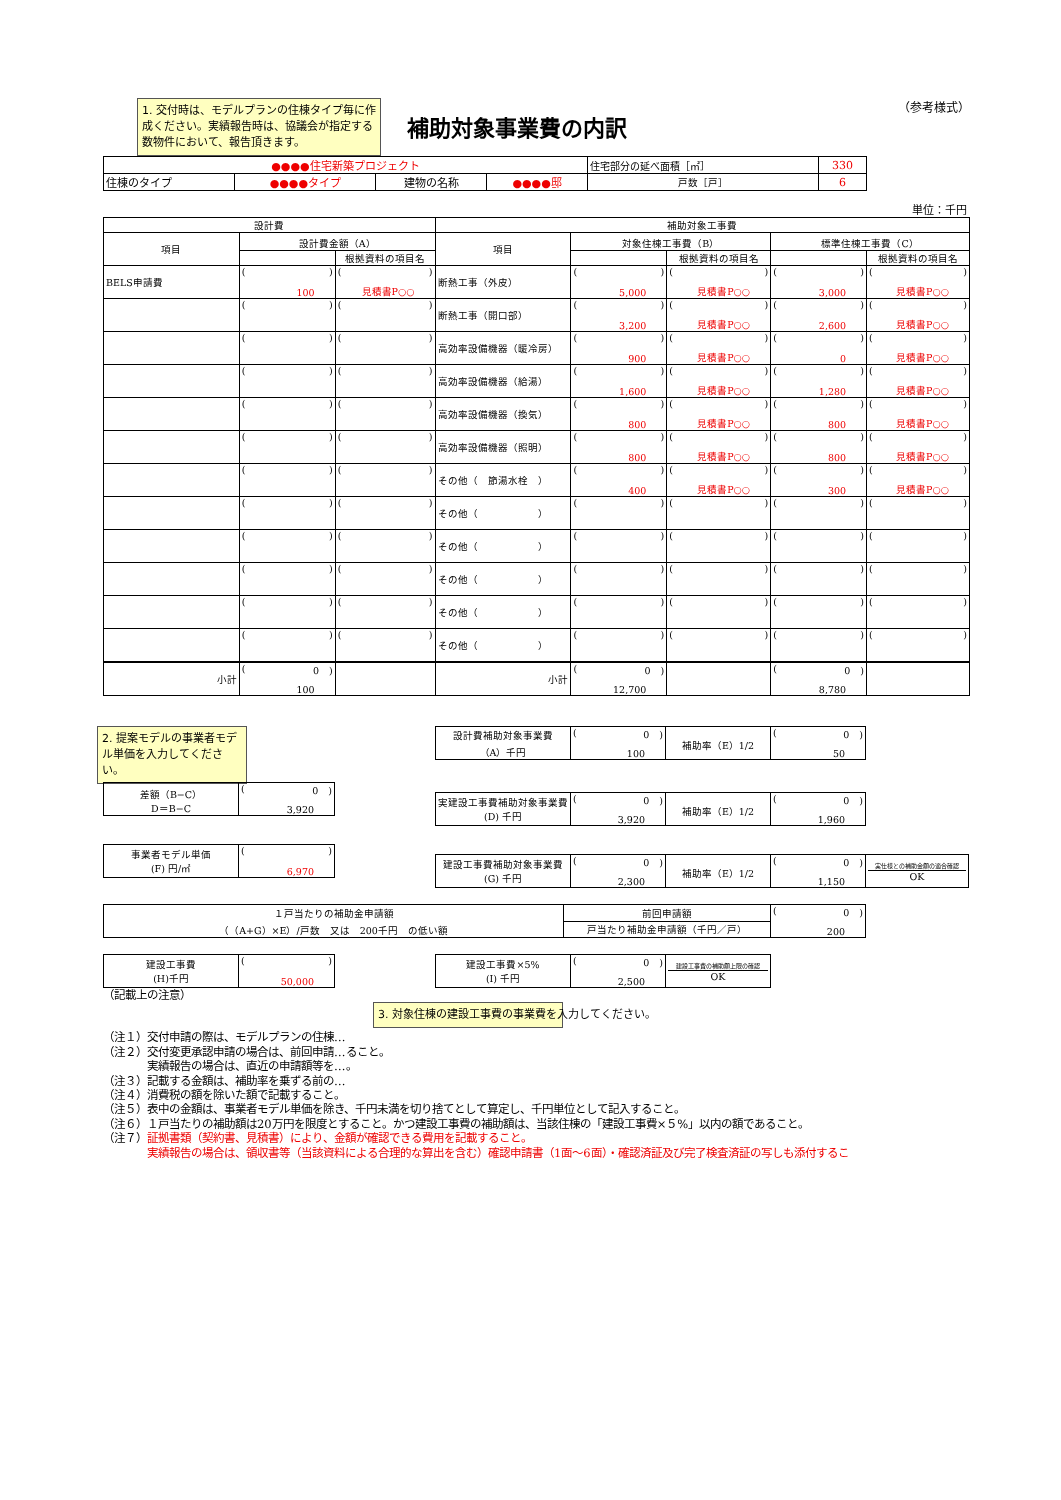1. 交付時は、モデルプランの住棟タイプ毎に作成ください。実績報告時は、協議会が指定する数物件において、報告頂きます。
補助対象事業費の内訳
（参考様式）
| ●●●●住宅新築プロジェクト | | | | 住宅部分の延べ面積［㎡］ | 330 |
| 住棟のタイプ | ●●●●タイプ | 建物の名称 | ●●●●邸 | 戸数［戸］ | 6 |
単位：千円
| 設計費 | | | 補助対象工事費 | | | | |
| --- | --- | --- | --- | --- | --- | --- | --- |
| 項目 | 設計費金額（A） | | 項目 | 対象住棟工事費（B） | | 標準住棟工事費（C） | |
| | | 根拠資料の項目名 | | | 根拠資料の項目名 | | 根拠資料の項目名 |
| BELS申請費 | ( ) 100 | ( ) 見積書P○○ | 断熱工事（外皮） | ( ) 5,000 | ( ) 見積書P○○ | ( ) 3,000 | ( ) 見積書P○○ |
| | ( ) | ( ) | 断熱工事（開口部） | ( ) 3,200 | ( ) 見積書P○○ | ( ) 2,600 | ( ) 見積書P○○ |
| | ( ) | ( ) | 高効率設備機器（暖冷房） | ( ) 900 | ( ) 見積書P○○ | ( ) 0 | ( ) 見積書P○○ |
| | ( ) | ( ) | 高効率設備機器（給湯） | ( ) 1,600 | ( ) 見積書P○○ | ( ) 1,280 | ( ) 見積書P○○ |
| | ( ) | ( ) | 高効率設備機器（換気） | ( ) 800 | ( ) 見積書P○○ | ( ) 800 | ( ) 見積書P○○ |
| | ( ) | ( ) | 高効率設備機器（照明） | ( ) 800 | ( ) 見積書P○○ | ( ) 800 | ( ) 見積書P○○ |
| | ( ) | ( ) | その他（ 節湯水栓 ） | ( ) 400 | ( ) 見積書P○○ | ( ) 300 | ( ) 見積書P○○ |
| | ( ) | ( ) | その他（ ） | ( ) | ( ) | ( ) | ( ) |
| | ( ) | ( ) | その他（ ） | ( ) | ( ) | ( ) | ( ) |
| | ( ) | ( ) | その他（ ） | ( ) | ( ) | ( ) | ( ) |
| | ( ) | ( ) | その他（ ） | ( ) | ( ) | ( ) | ( ) |
| | ( ) | ( ) | その他（ ） | ( ) | ( ) | ( ) | ( ) |
| 小計 | ( 0 ) 100 | | 小計 | ( 0 ) 12,700 | | ( 0 ) 8,780 | |
2. 提案モデルの事業者モデル単価を入力してください。
| 差額（B−C） D＝B−C | ( 0 ) 3,920 |
| 事業者モデル単価 (F) 円/㎡ | ( ) 6,970 |
| 設計費補助対象事業費 （A）千円 | ( 0 ) 100 | 補助率（E）1/2 | ( 0 ) 50 |
| 実建設工事費補助対象事業費 (D) 千円 | ( 0 ) 3,920 | 補助率（E）1/2 | ( 0 ) 1,960 |
| 建設工事費補助対象事業費 (G) 千円 | ( 0 ) 2,300 | 補助率（E）1/2 | ( 0 ) 1,150 | 実仕様との補助金額の適合確認 OK |
| １戸当たりの補助金申請額 （（A+G）×E）/戸数 又は 200千円 の低い額 | 前回申請額 | ( 0 ) 200 |
| | 戸当たり補助金申請額（千円／戸） | |
| 建設工事費 (H)千円 | ( ) 50,000 |
| 建設工事費×5% (I) 千円 | ( 0 ) 2,500 | 建設工事費の補助額上限の確認 OK |
（記載上の注意）
3. 対象住棟の建設工事費の事業費を入力してください。
（注１）交付申請の際は、モデルプランの住棟…
（注２）交付変更承認申請の場合は、前回申請…ること。
実績報告の場合は、直近の申請額等を…。
（注３）記載する金額は、補助率を乗ずる前の…
（注４）消費税の額を除いた額で記載すること。
（注５）表中の金額は、事業者モデル単価を除き、千円未満を切り捨てとして算定し、千円単位として記入すること。
（注６）１戸当たりの補助額は20万円を限度とすること。かつ建設工事費の補助額は、当該住棟の「建設工事費×５%」以内の額であること。
（注７）証拠書類（契約書、見積書）により、金額が確認できる費用を記載すること。
実績報告の場合は、領収書等（当該資料による合理的な算出を含む）確認申請書（1面〜6面）・確認済証及び完了検査済証の写しも添付するこ